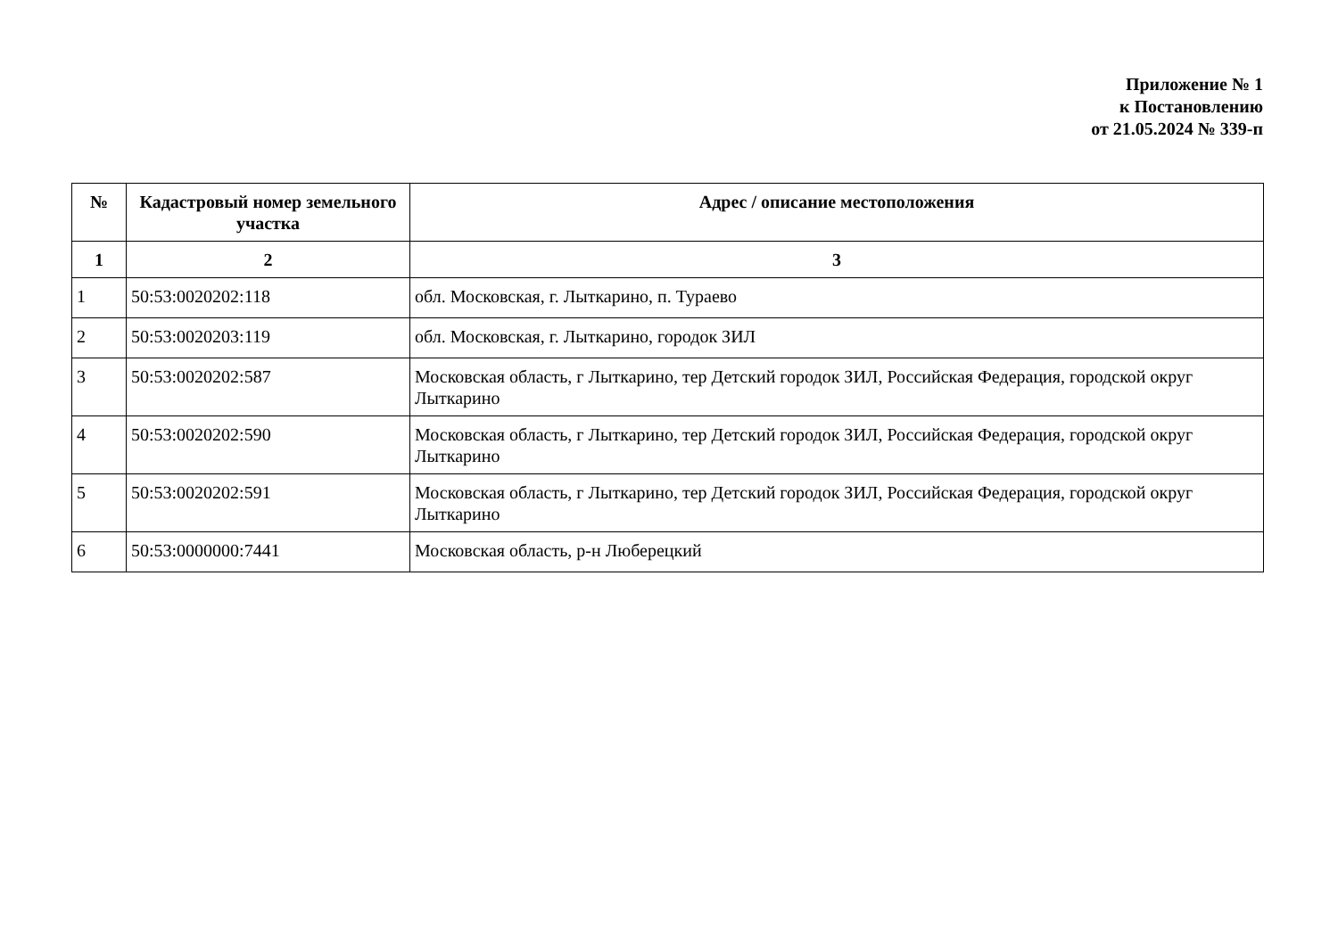Приложение № 1
к Постановлению
от 21.05.2024 № 339-п
| № | Кадастровый номер земельного участка | Адрес / описание местоположения |
| --- | --- | --- |
| 1 | 2 | 3 |
| 1 | 50:53:0020202:118 | обл. Московская, г. Лыткарино, п. Тураево |
| 2 | 50:53:0020203:119 | обл. Московская, г. Лыткарино, городок ЗИЛ |
| 3 | 50:53:0020202:587 | Московская область, г Лыткарино, тер Детский городок ЗИЛ, Российская Федерация, городской округ Лыткарино |
| 4 | 50:53:0020202:590 | Московская область, г Лыткарино, тер Детский городок ЗИЛ, Российская Федерация, городской округ Лыткарино |
| 5 | 50:53:0020202:591 | Московская область, г Лыткарино, тер Детский городок ЗИЛ, Российская Федерация, городской округ Лыткарино |
| 6 | 50:53:0000000:7441 | Московская область, р-н Люберецкий |